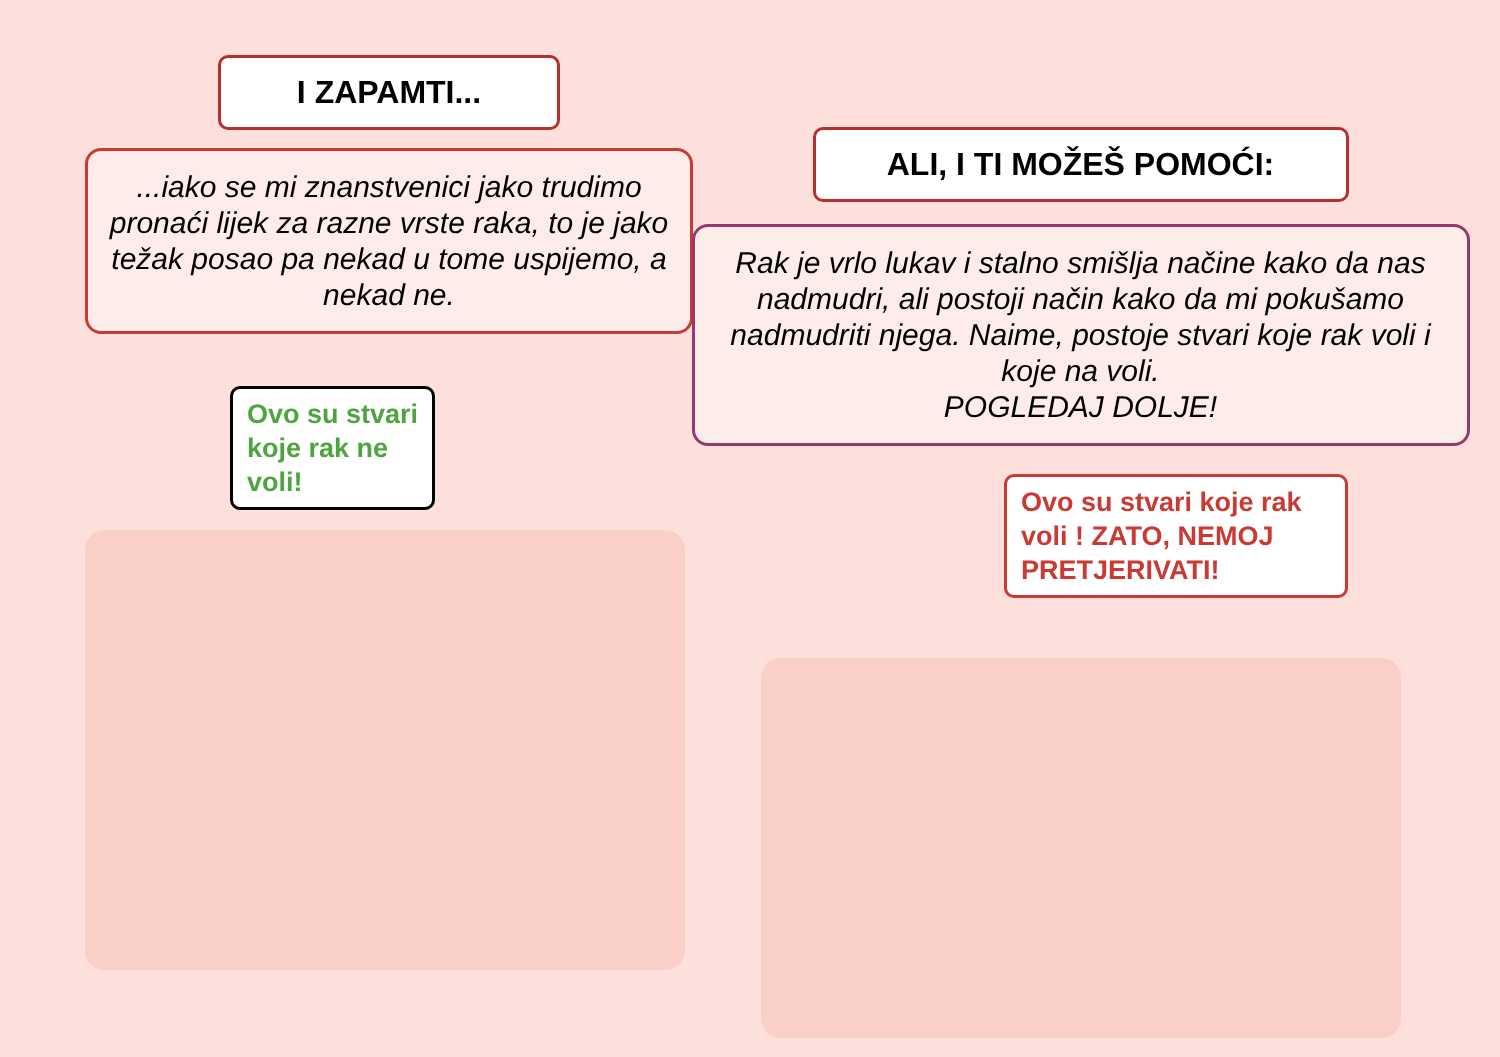I ZAPAMTI...
...iako se mi znanstvenici jako trudimo pronaći lijek za razne vrste raka, to je jako težak posao pa nekad u tome uspijemo, a nekad ne.
Ovo su stvari
koje rak ne
voli!
ALI, I TI MOŽEŠ POMOĆI:
Rak je vrlo lukav i stalno smišlja načine kako da nas nadmudri, ali postoji način kako da mi pokušamo nadmudriti njega. Naime, postoje stvari koje rak voli i koje na voli.
POGLEDAJ DOLJE!
Ovo su stvari koje rak voli ! ZATO, NEMOJ PRETJERIVATI!